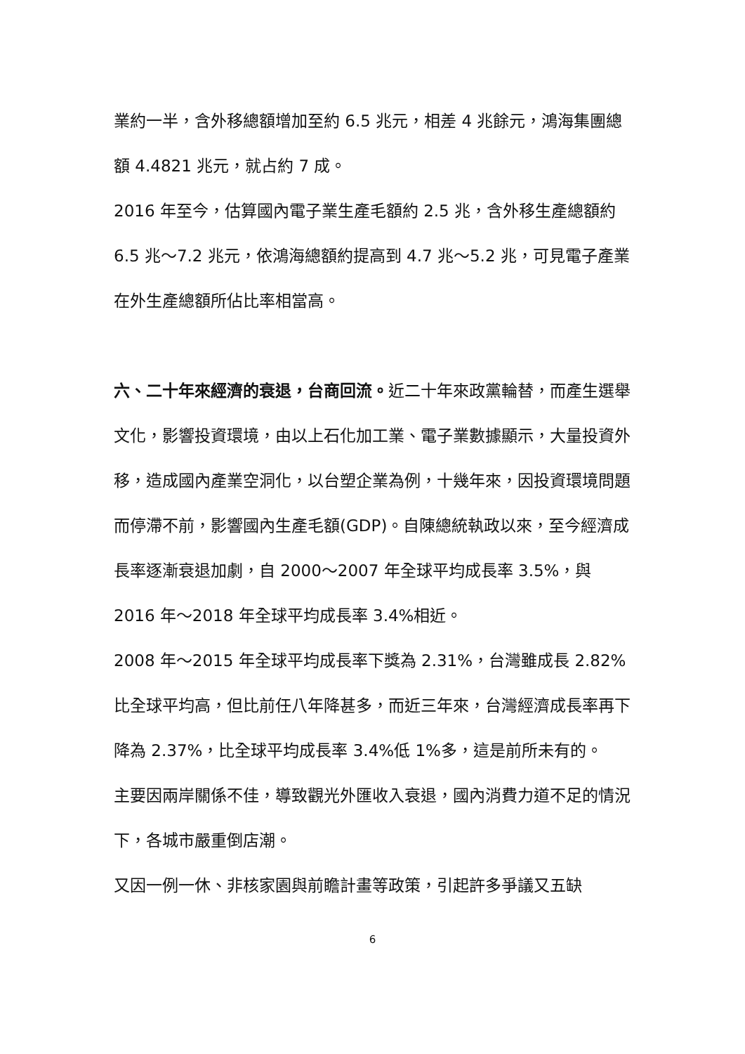業約一半，含外移總額增加至約 6.5 兆元，相差 4 兆餘元，鴻海集團總額 4.4821 兆元，就占約 7 成。
2016 年至今，估算國內電子業生產毛額約 2.5 兆，含外移生產總額約 6.5 兆～7.2 兆元，依鴻海總額約提高到 4.7 兆～5.2 兆，可見電子產業在外生產總額所佔比率相當高。
六、二十年來經濟的衰退，台商回流。近二十年來政黨輪替，而產生選舉文化，影響投資環境，由以上石化加工業、電子業數據顯示，大量投資外移，造成國內產業空洞化，以台塑企業為例，十幾年來，因投資環境問題而停滯不前，影響國內生產毛額(GDP)。自陳總統執政以來，至今經濟成長率逐漸衰退加劇，自 2000～2007 年全球平均成長率 3.5%，與 2016 年～2018 年全球平均成長率 3.4%相近。
2008 年～2015 年全球平均成長率下獎為 2.31%，台灣雖成長 2.82%比全球平均高，但比前任八年降甚多，而近三年來，台灣經濟成長率再下降為 2.37%，比全球平均成長率 3.4%低 1%多，這是前所未有的。
主要因兩岸關係不佳，導致觀光外匯收入衰退，國內消費力道不足的情況下，各城市嚴重倒店潮。
又因一例一休、非核家園與前瞻計畫等政策，引起許多爭議又五缺
6